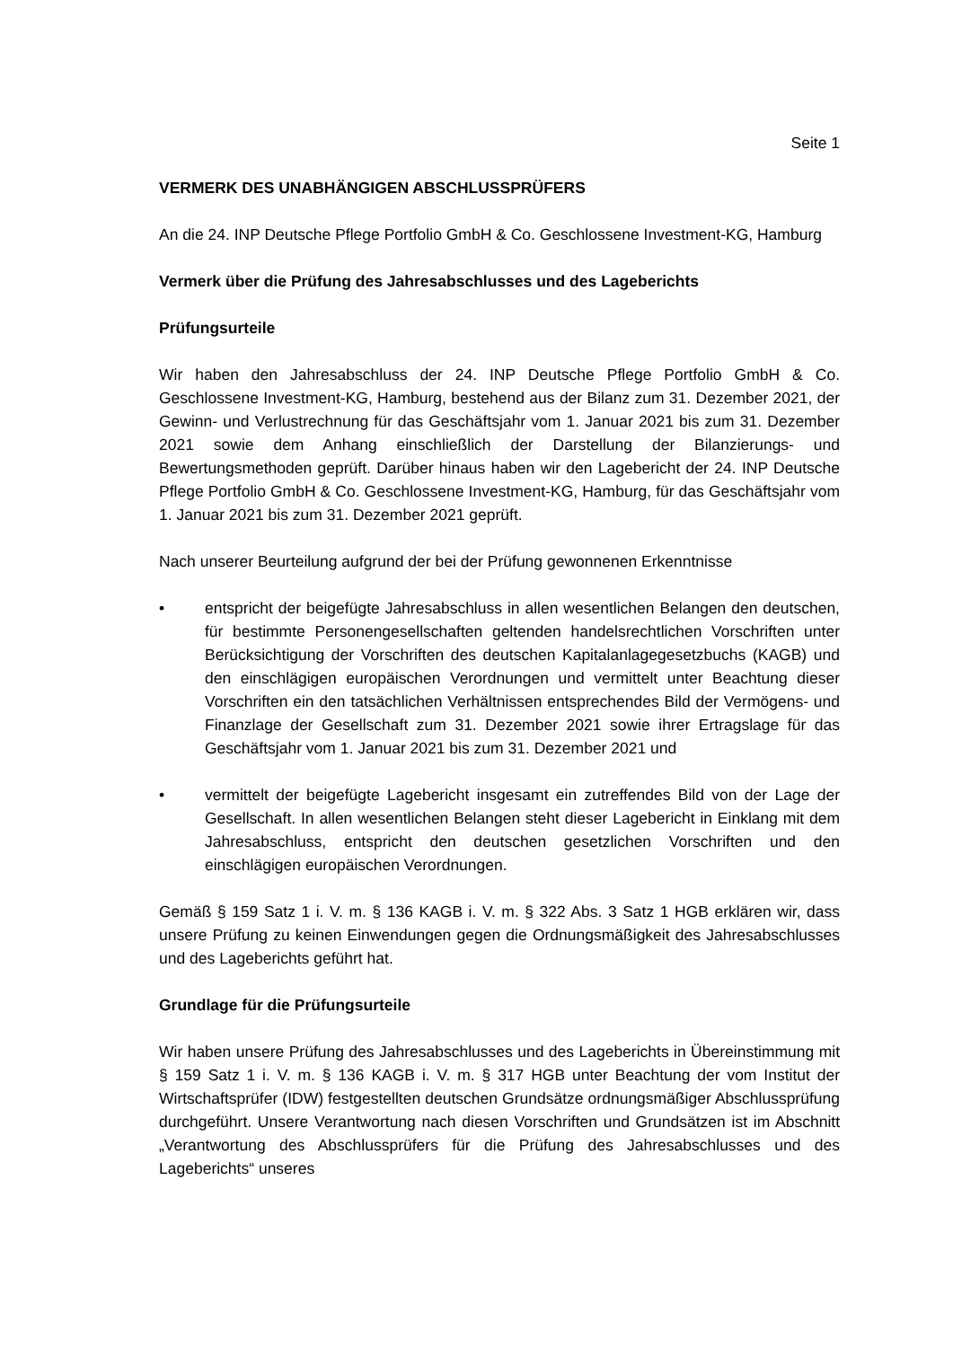Seite 1
VERMERK DES UNABHÄNGIGEN ABSCHLUSSPRÜFERS
An die 24. INP Deutsche Pflege Portfolio GmbH & Co. Geschlossene Investment-KG, Hamburg
Vermerk über die Prüfung des Jahresabschlusses und des Lageberichts
Prüfungsurteile
Wir haben den Jahresabschluss der 24. INP Deutsche Pflege Portfolio GmbH & Co. Geschlossene Investment-KG, Hamburg, bestehend aus der Bilanz zum 31. Dezember 2021, der Gewinn- und Verlustrechnung für das Geschäftsjahr vom 1. Januar 2021 bis zum 31. Dezember 2021 sowie dem Anhang einschließlich der Darstellung der Bilanzierungs- und Bewertungsmethoden geprüft. Darüber hinaus haben wir den Lagebericht der 24. INP Deutsche Pflege Portfolio GmbH & Co. Geschlossene Investment-KG, Hamburg, für das Geschäftsjahr vom 1. Januar 2021 bis zum 31. Dezember 2021 geprüft.
Nach unserer Beurteilung aufgrund der bei der Prüfung gewonnenen Erkenntnisse
• entspricht der beigefügte Jahresabschluss in allen wesentlichen Belangen den deutschen, für bestimmte Personengesellschaften geltenden handelsrechtlichen Vorschriften unter Berücksichtigung der Vorschriften des deutschen Kapitalanlagegesetzbuchs (KAGB) und den einschlägigen europäischen Verordnungen und vermittelt unter Beachtung dieser Vorschriften ein den tatsächlichen Verhältnissen entsprechendes Bild der Vermögens- und Finanzlage der Gesellschaft zum 31. Dezember 2021 sowie ihrer Ertragslage für das Geschäftsjahr vom 1. Januar 2021 bis zum 31. Dezember 2021 und
• vermittelt der beigefügte Lagebericht insgesamt ein zutreffendes Bild von der Lage der Gesellschaft. In allen wesentlichen Belangen steht dieser Lagebericht in Einklang mit dem Jahresabschluss, entspricht den deutschen gesetzlichen Vorschriften und den einschlägigen europäischen Verordnungen.
Gemäß § 159 Satz 1 i. V. m. § 136 KAGB i. V. m. § 322 Abs. 3 Satz 1 HGB erklären wir, dass unsere Prüfung zu keinen Einwendungen gegen die Ordnungsmäßigkeit des Jahresabschlusses und des Lageberichts geführt hat.
Grundlage für die Prüfungsurteile
Wir haben unsere Prüfung des Jahresabschlusses und des Lageberichts in Übereinstimmung mit § 159 Satz 1 i. V. m. § 136 KAGB i. V. m. § 317 HGB unter Beachtung der vom Institut der Wirtschaftsprüfer (IDW) festgestellten deutschen Grundsätze ordnungsmäßiger Abschlussprüfung durchgeführt. Unsere Verantwortung nach diesen Vorschriften und Grundsätzen ist im Abschnitt „Verantwortung des Abschlussprüfers für die Prüfung des Jahresabschlusses und des Lageberichts“ unseres